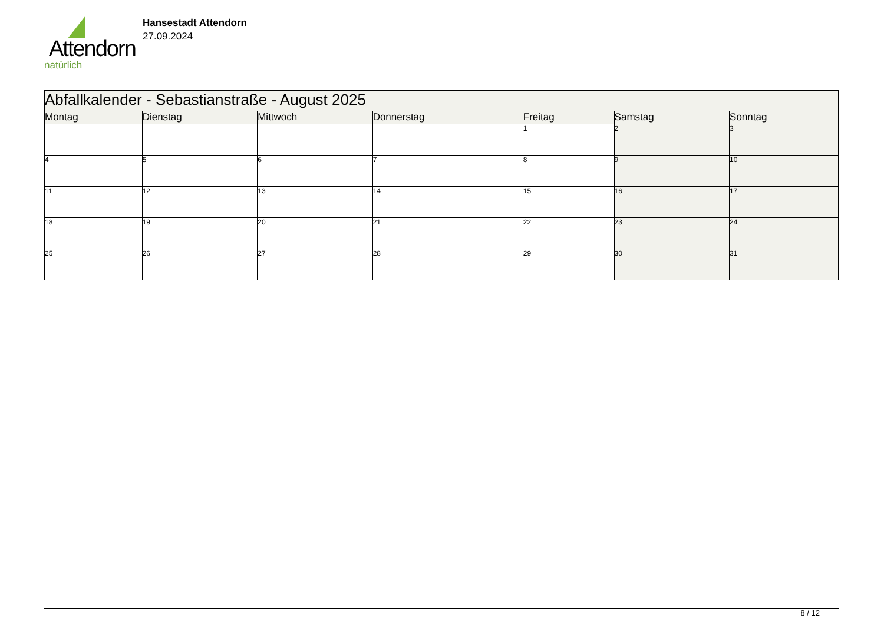Attendorn
natürlich
Hansestadt Attendorn
27.09.2024
| Abfallkalender - Sebastianstraße - August 2025 | | | | | | |
| --- | --- | --- | --- | --- | --- | --- |
| Montag | Dienstag | Mittwoch | Donnerstag | Freitag | Samstag | Sonntag |
| | | | | 1 | 2 | 3 |
| 4 | 5 | 6 | 7 | 8 | 9 | 10 |
| 11 | 12 | 13 | 14 | 15 | 16 | 17 |
| 18 | 19 | 20 | 21 | 22 | 23 | 24 |
| 25 | 26 | 27 | 28 | 29 | 30 | 31 |
8 / 12